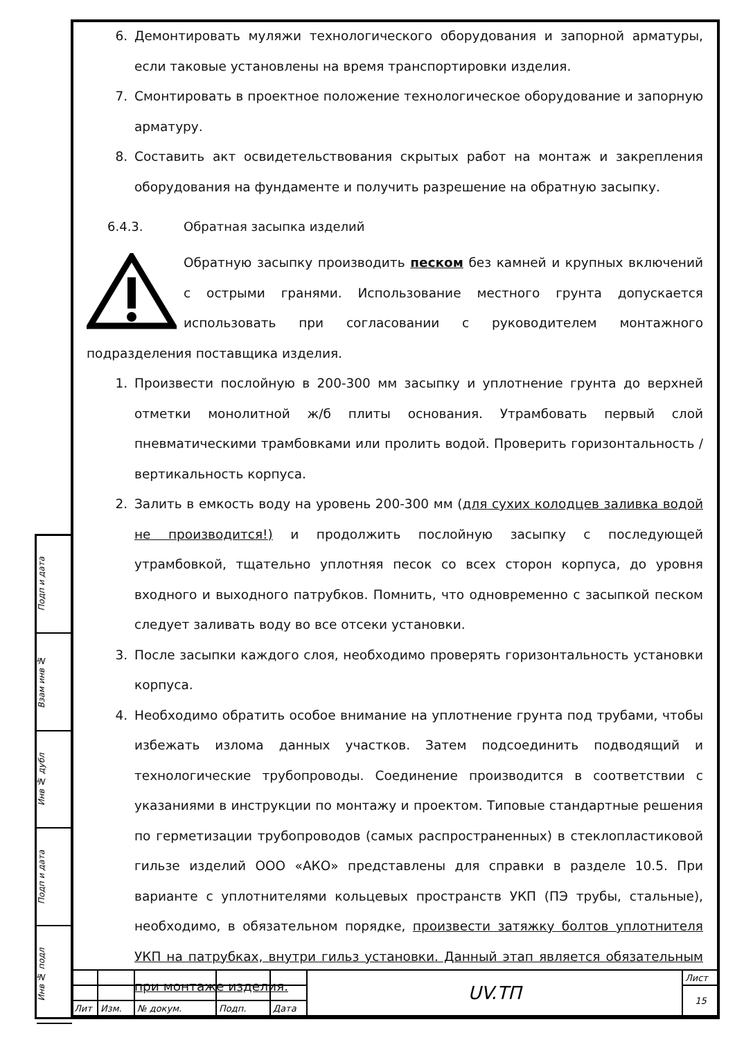6. Демонтировать муляжи технологического оборудования и запорной арматуры, если таковые установлены на время транспортировки изделия.
7. Смонтировать в проектное положение технологическое оборудование и запорную арматуру.
8. Составить акт освидетельствования скрытых работ на монтаж и закрепления оборудования на фундаменте и получить разрешение на обратную засыпку.
6.4.3. Обратная засыпка изделий
Обратную засыпку производить песком без камней и крупных включений с острыми гранями. Использование местного грунта допускается использовать при согласовании с руководителем монтажного подразделения поставщика изделия.
1. Произвести послойную в 200-300 мм засыпку и уплотнение грунта до верхней отметки монолитной ж/б плиты основания. Утрамбовать первый слой пневматическими трамбовками или пролить водой. Проверить горизонтальность / вертикальность корпуса.
2. Залить в емкость воду на уровень 200-300 мм (для сухих колодцев заливка водой не производится!) и продолжить послойную засыпку с последующей утрамбовкой, тщательно уплотняя песок со всех сторон корпуса, до уровня входного и выходного патрубков. Помнить, что одновременно с засыпкой песком следует заливать воду во все отсеки установки.
3. После засыпки каждого слоя, необходимо проверять горизонтальность установки корпуса.
4. Необходимо обратить особое внимание на уплотнение грунта под трубами, чтобы избежать излома данных участков. Затем подсоединить подводящий и технологические трубопроводы. Соединение производится в соответствии с указаниями в инструкции по монтажу и проектом. Типовые стандартные решения по герметизации трубопроводов (самых распространенных) в стеклопластиковой гильзе изделий ООО «АКО» представлены для справки в разделе 10.5. При варианте с уплотнителями кольцевых пространств УКП (ПЭ трубы, стальные), необходимо, в обязательном порядке, произвести затяжку болтов уплотнителя УКП на патрубках, внутри гильз установки. Данный этап является обязательным при монтаже изделия.
Подп и дата
Взам инв №
Инв № дубл
Подп и дата
Инв № подл
| | | | | | UV.ТП | Лист |
| | | | | | | 15 |
| Лит | Изм. | № докум. | Подп. | Дата | | |